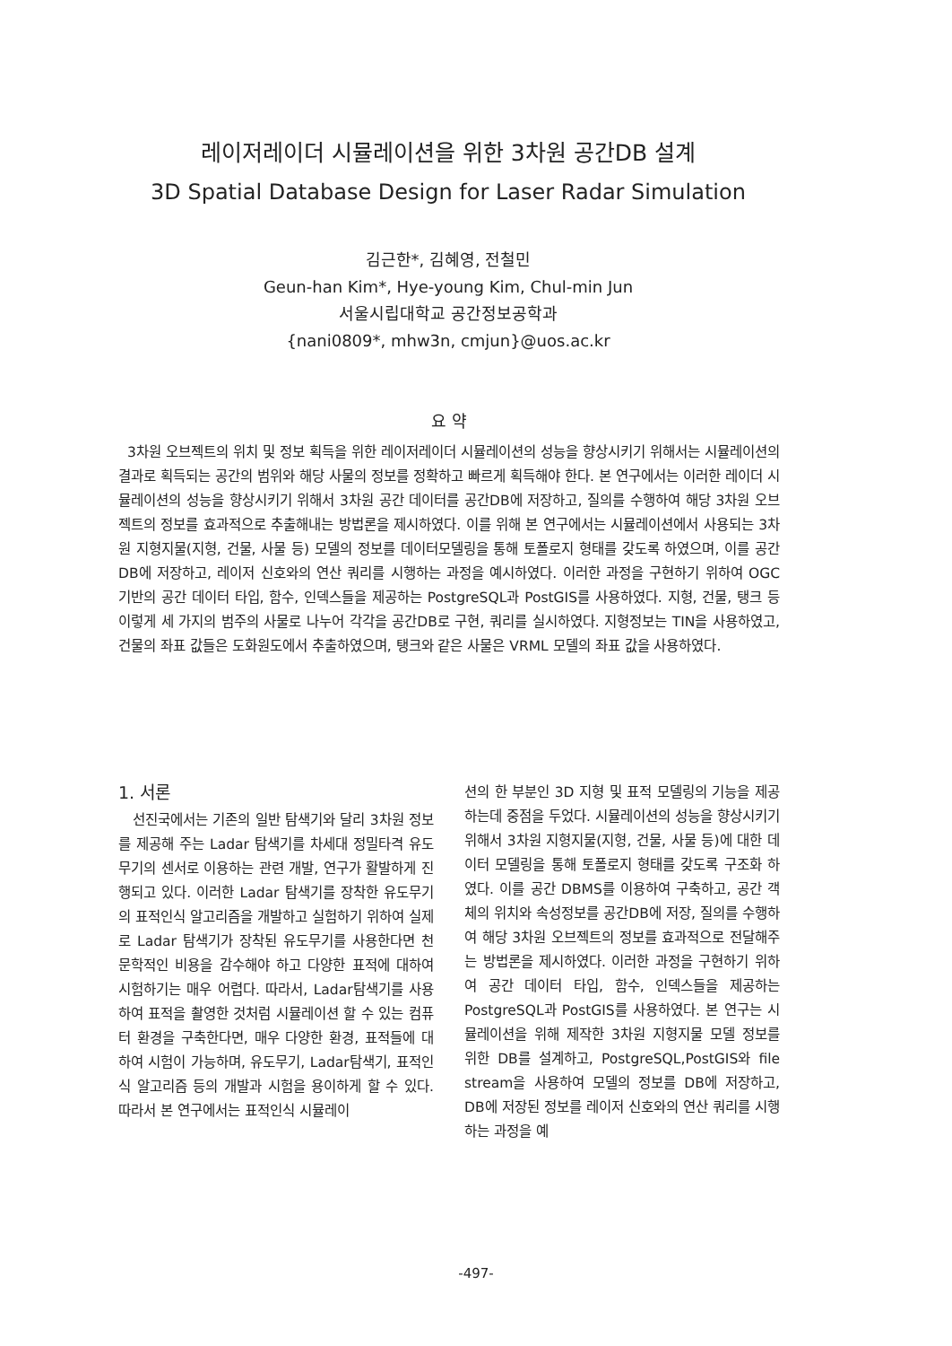레이저레이더 시뮬레이션을 위한 3차원 공간DB 설계
3D Spatial Database Design for Laser Radar Simulation
김근한*, 김혜영, 전철민
Geun-han Kim*, Hye-young Kim, Chul-min Jun
서울시립대학교 공간정보공학과
{nani0809*, mhw3n, cmjun}@uos.ac.kr
요 약
3차원 오브젝트의 위치 및 정보 획득을 위한 레이저레이더 시뮬레이션의 성능을 향상시키기 위해서는 시뮬레이션의 결과로 획득되는 공간의 범위와 해당 사물의 정보를 정확하고 빠르게 획득해야 한다. 본 연구에서는 이러한 레이더 시뮬레이션의 성능을 향상시키기 위해서 3차원 공간 데이터를 공간DB에 저장하고, 질의를 수행하여 해당 3차원 오브젝트의 정보를 효과적으로 추출해내는 방법론을 제시하였다. 이를 위해 본 연구에서는 시뮬레이션에서 사용되는 3차원 지형지물(지형, 건물, 사물 등) 모델의 정보를 데이터모델링을 통해 토폴로지 형태를 갖도록 하였으며, 이를 공간DB에 저장하고, 레이저 신호와의 연산 쿼리를 시행하는 과정을 예시하였다. 이러한 과정을 구현하기 위하여 OGC 기반의 공간 데이터 타입, 함수, 인덱스들을 제공하는 PostgreSQL과 PostGIS를 사용하였다. 지형, 건물, 탱크 등 이렇게 세 가지의 범주의 사물로 나누어 각각을 공간DB로 구현, 쿼리를 실시하였다. 지형정보는 TIN을 사용하였고, 건물의 좌표 값들은 도화원도에서 추출하였으며, 탱크와 같은 사물은 VRML 모델의 좌표 값을 사용하였다.
1. 서론
선진국에서는 기존의 일반 탐색기와 달리 3차원 정보를 제공해 주는 Ladar 탐색기를 차세대 정밀타격 유도무기의 센서로 이용하는 관련 개발, 연구가 활발하게 진행되고 있다. 이러한 Ladar 탐색기를 장착한 유도무기의 표적인식 알고리즘을 개발하고 실험하기 위하여 실제로 Ladar 탐색기가 장착된 유도무기를 사용한다면 천문학적인 비용을 감수해야 하고 다양한 표적에 대하여 시험하기는 매우 어렵다. 따라서, Ladar탐색기를 사용하여 표적을 촬영한 것처럼 시뮬레이션 할 수 있는 컴퓨터 환경을 구축한다면, 매우 다양한 환경, 표적들에 대하여 시험이 가능하며, 유도무기, Ladar탐색기, 표적인식 알고리즘 등의 개발과 시험을 용이하게 할 수 있다. 따라서 본 연구에서는 표적인식 시뮬레이
션의 한 부분인 3D 지형 및 표적 모델링의 기능을 제공하는데 중점을 두었다. 시뮬레이션의 성능을 향상시키기 위해서 3차원 지형지물(지형, 건물, 사물 등)에 대한 데이터 모델링을 통해 토폴로지 형태를 갖도록 구조화 하였다. 이를 공간 DBMS를 이용하여 구축하고, 공간 객체의 위치와 속성정보를 공간DB에 저장, 질의를 수행하여 해당 3차원 오브젝트의 정보를 효과적으로 전달해주는 방법론을 제시하였다. 이러한 과정을 구현하기 위하여 공간 데이터 타입, 함수, 인덱스들을 제공하는 PostgreSQL과 PostGIS를 사용하였다. 본 연구는 시뮬레이션을 위해 제작한 3차원 지형지물 모델 정보를 위한 DB를 설계하고, PostgreSQL,PostGIS와 file stream을 사용하여 모델의 정보를 DB에 저장하고, DB에 저장된 정보를 레이저 신호와의 연산 쿼리를 시행하는 과정을 예
-497-